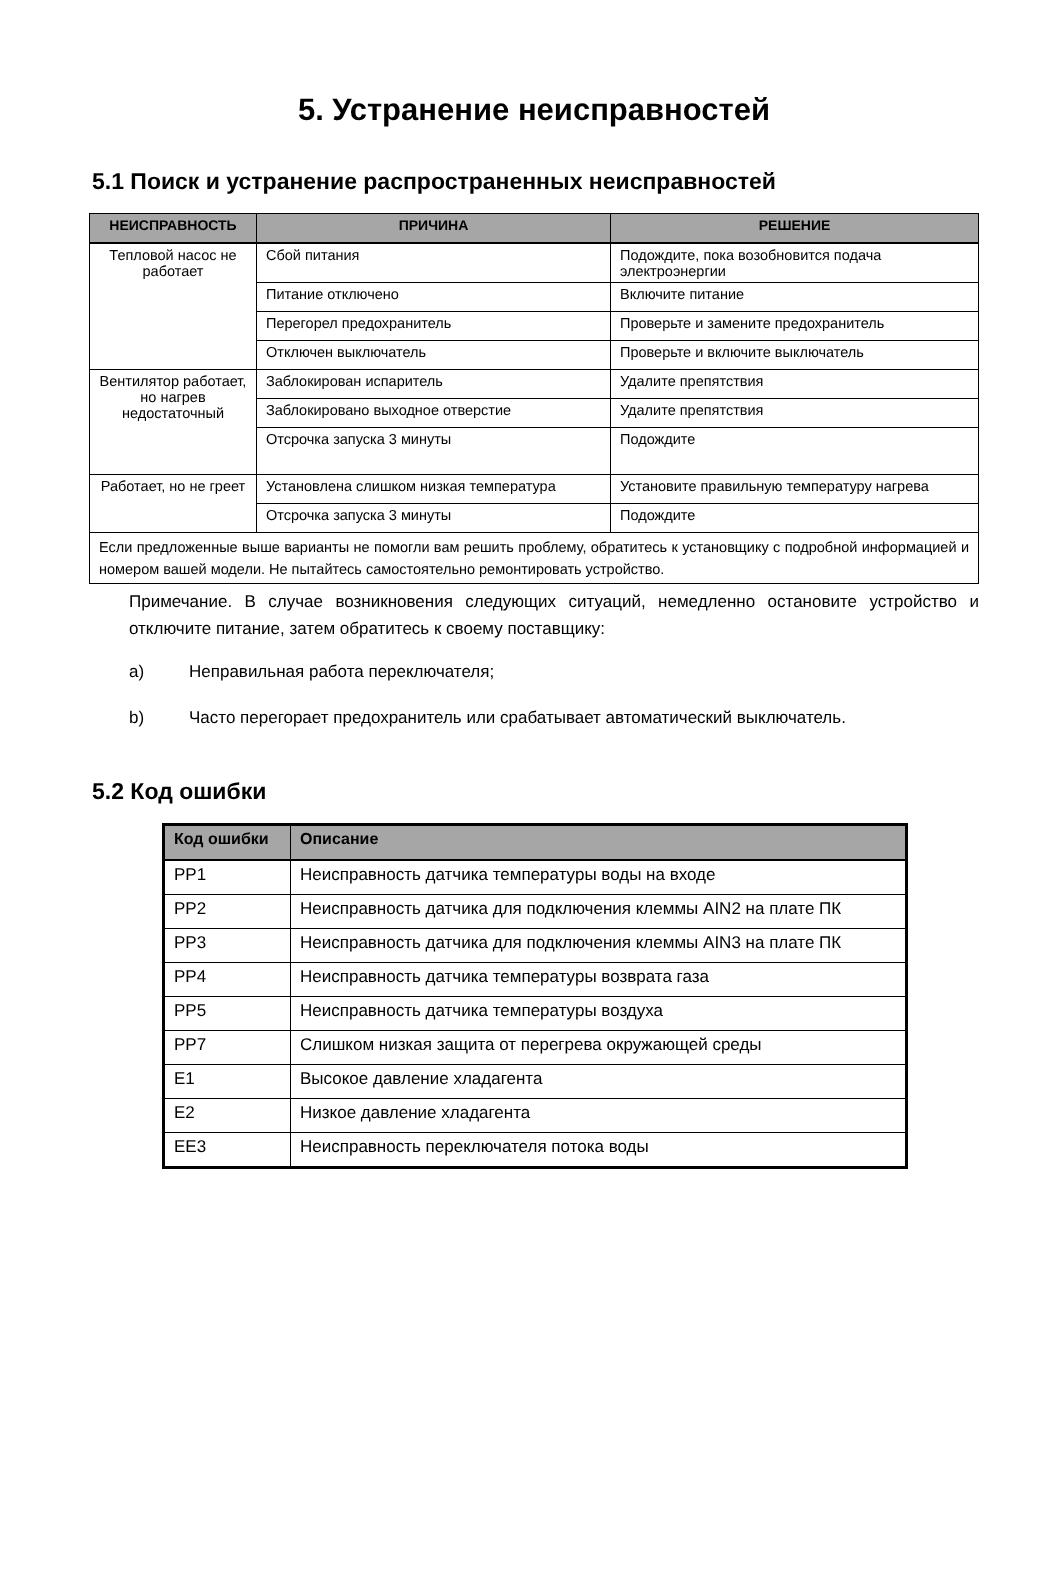5. Устранение неисправностей
5.1 Поиск и устранение распространенных неисправностей
| НЕИСПРАВНОСТЬ | ПРИЧИНА | РЕШЕНИЕ |
| --- | --- | --- |
| Тепловой насос не работает | Сбой питания | Подождите, пока возобновится подача электроэнергии |
| | Питание отключено | Включите питание |
| | Перегорел предохранитель | Проверьте и замените предохранитель |
| | Отключен выключатель | Проверьте и включите выключатель |
| Вентилятор работает, но нагрев недостаточный | Заблокирован испаритель | Удалите препятствия |
| | Заблокировано выходное отверстие | Удалите препятствия |
| | Отсрочка запуска 3 минуты | Подождите |
| Работает, но не греет | Установлена слишком низкая температура | Установите правильную температуру нагрева |
| | Отсрочка запуска 3 минуты | Подождите |
| Если предложенные выше варианты не помогли вам решить проблему, обратитесь к установщику с подробной информацией и номером вашей модели. Не пытайтесь самостоятельно ремонтировать устройство. | | |
Примечание. В случае возникновения следующих ситуаций, немедленно остановите устройство и отключите питание, затем обратитесь к своему поставщику:
a) Неправильная работа переключателя;
b) Часто перегорает предохранитель или срабатывает автоматический выключатель.
5.2 Код ошибки
| Код ошибки | Описание |
| --- | --- |
| PP1 | Неисправность датчика температуры воды на входе |
| PP2 | Неисправность датчика для подключения клеммы AIN2 на плате ПК |
| PP3 | Неисправность датчика для подключения клеммы AIN3 на плате ПК |
| PP4 | Неисправность датчика температуры возврата газа |
| PP5 | Неисправность датчика температуры воздуха |
| PP7 | Слишком низкая защита от перегрева окружающей среды |
| E1 | Высокое давление хладагента |
| E2 | Низкое давление хладагента |
| EE3 | Неисправность переключателя потока воды |